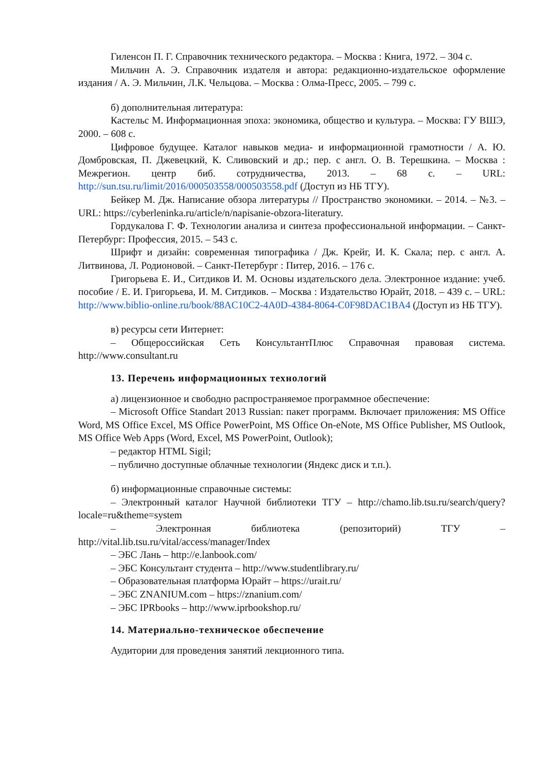Гиленсон П. Г. Справочник технического редактора. – Москва : Книга, 1972. – 304 с.
Мильчин А. Э. Справочник издателя и автора: редакционно-издательское оформление издания / А. Э. Мильчин, Л.К. Чельцова. – Москва : Олма-Пресс, 2005. – 799 с.
б) дополнительная литература:
Кастельс М. Информационная эпоха: экономика, общество и культура. – Москва: ГУ ВШЭ, 2000. – 608 с.
Цифровое будущее. Каталог навыков медиа- и информационной грамотности / А. Ю. Домбровская, П. Джевецкий, К. Сливовский и др.; пер. с англ. О. В. Терешкина. – Москва : Межрегион. центр биб. сотрудничества, 2013. – 68 с. – URL: http://sun.tsu.ru/limit/2016/000503558/000503558.pdf (Доступ из НБ ТГУ).
Бейкер М. Дж. Написание обзора литературы // Пространство экономики. – 2014. – №3. – URL: https://cyberleninka.ru/article/n/napisanie-obzora-literatury.
Гордукалова Г. Ф. Технологии анализа и синтеза профессиональной информации. – Санкт-Петербург: Профессия, 2015. – 543 с.
Шрифт и дизайн: современная типографика / Дж. Крейг, И. К. Скала; пер. с англ. А. Литвинова, Л. Родионовой. – Санкт-Петербург : Питер, 2016. – 176 с.
Григорьева Е. И., Ситдиков И. М. Основы издательского дела. Электронное издание: учеб. пособие / Е. И. Григорьева, И. М. Ситдиков. – Москва : Издательство Юрайт, 2018. – 439 с. – URL: http://www.biblio-online.ru/book/88AC10C2-4A0D-4384-8064-C0F98DAC1BA4 (Доступ из НБ ТГУ).
в) ресурсы сети Интернет:
– Общероссийская Сеть КонсультантПлюс Справочная правовая система. http://www.consultant.ru
13. Перечень информационных технологий
а) лицензионное и свободно распространяемое программное обеспечение:
– Microsoft Office Standart 2013 Russian: пакет программ. Включает приложения: MS Office Word, MS Office Excel, MS Office PowerPoint, MS Office On-eNote, MS Office Publisher, MS Outlook, MS Office Web Apps (Word, Excel, MS PowerPoint, Outlook);
– редактор HTML Sigil;
– публично доступные облачные технологии (Яндекс диск и т.п.).
б) информационные справочные системы:
– Электронный каталог Научной библиотеки ТГУ – http://chamo.lib.tsu.ru/search/query?locale=ru&theme=system
– Электронная библиотека (репозиторий) ТГУ – http://vital.lib.tsu.ru/vital/access/manager/Index
– ЭБС Лань – http://e.lanbook.com/
– ЭБС Консультант студента – http://www.studentlibrary.ru/
– Образовательная платформа Юрайт – https://urait.ru/
– ЭБС ZNANIUM.com – https://znanium.com/
– ЭБС IPRbooks – http://www.iprbookshop.ru/
14. Материально-техническое обеспечение
Аудитории для проведения занятий лекционного типа.